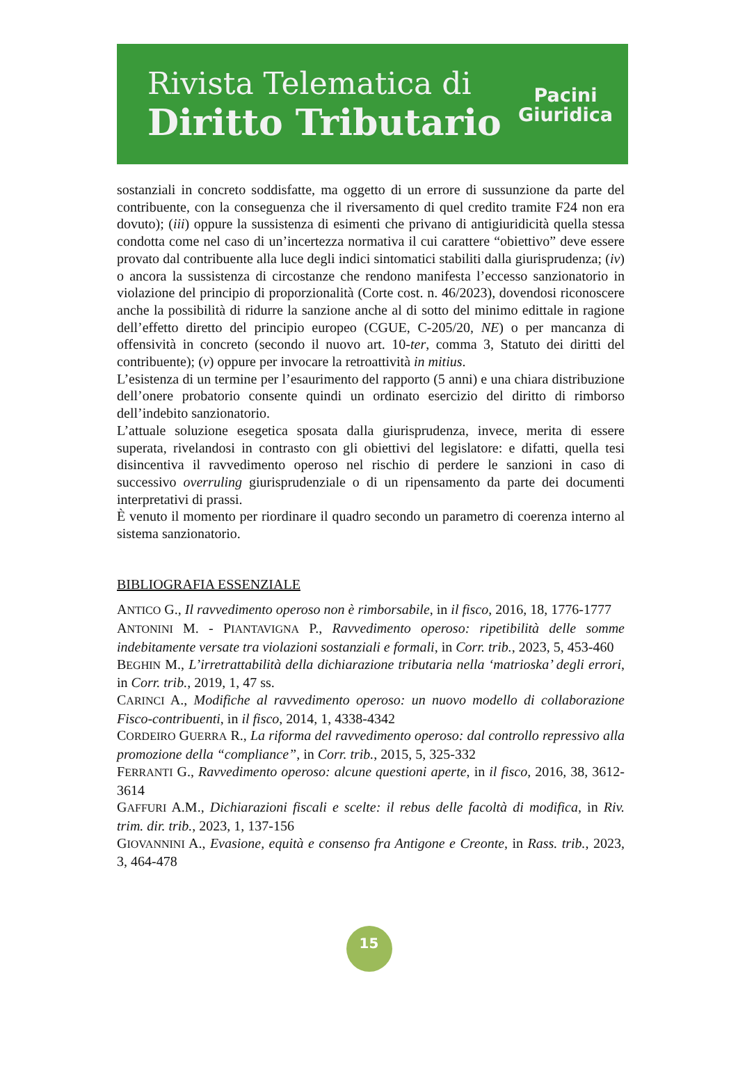Rivista Telematica di
Diritto Tributario
Pacini
Giuridica
sostanziali in concreto soddisfatte, ma oggetto di un errore di sussunzione da parte del contribuente, con la conseguenza che il riversamento di quel credito tramite F24 non era dovuto); (iii) oppure la sussistenza di esimenti che privano di antigiuridicità quella stessa condotta come nel caso di un’incertezza normativa il cui carattere “obiettivo” deve essere provato dal contribuente alla luce degli indici sintomatici stabiliti dalla giurisprudenza; (iv) o ancora la sussistenza di circostanze che rendono manifesta l’eccesso sanzionatorio in violazione del principio di proporzionalità (Corte cost. n. 46/2023), dovendosi riconoscere anche la possibilità di ridurre la sanzione anche al di sotto del minimo edittale in ragione dell’effetto diretto del principio europeo (CGUE, C-205/20, NE) o per mancanza di offensività in concreto (secondo il nuovo art. 10-ter, comma 3, Statuto dei diritti del contribuente); (v) oppure per invocare la retroattività in mitius.
L’esistenza di un termine per l’esaurimento del rapporto (5 anni) e una chiara distribuzione dell’onere probatorio consente quindi un ordinato esercizio del diritto di rimborso dell’indebito sanzionatorio.
L’attuale soluzione esegetica sposata dalla giurisprudenza, invece, merita di essere superata, rivelandosi in contrasto con gli obiettivi del legislatore: e difatti, quella tesi disincentiva il ravvedimento operoso nel rischio di perdere le sanzioni in caso di successivo overruling giurisprudenziale o di un ripensamento da parte dei documenti interpretativi di prassi.
È venuto il momento per riordinare il quadro secondo un parametro di coerenza interno al sistema sanzionatorio.
BIBLIOGRAFIA ESSENZIALE
ANTICO G., Il ravvedimento operoso non è rimborsabile, in il fisco, 2016, 18, 1776-1777
ANTONINI M. - PIANTAVIGNA P., Ravvedimento operoso: ripetibilità delle somme indebitamente versate tra violazioni sostanziali e formali, in Corr. trib., 2023, 5, 453-460
BEGHIN M., L’irretrattabilità della dichiarazione tributaria nella ‘matrioska’ degli errori, in Corr. trib., 2019, 1, 47 ss.
CARINCI A., Modifiche al ravvedimento operoso: un nuovo modello di collaborazione Fisco-contribuenti, in il fisco, 2014, 1, 4338-4342
CORDEIRO GUERRA R., La riforma del ravvedimento operoso: dal controllo repressivo alla promozione della “compliance”, in Corr. trib., 2015, 5, 325-332
FERRANTI G., Ravvedimento operoso: alcune questioni aperte, in il fisco, 2016, 38, 3612-3614
GAFFURI A.M., Dichiarazioni fiscali e scelte: il rebus delle facoltà di modifica, in Riv. trim. dir. trib., 2023, 1, 137-156
GIOVANNINI A., Evasione, equità e consenso fra Antigone e Creonte, in Rass. trib., 2023, 3, 464-478
15